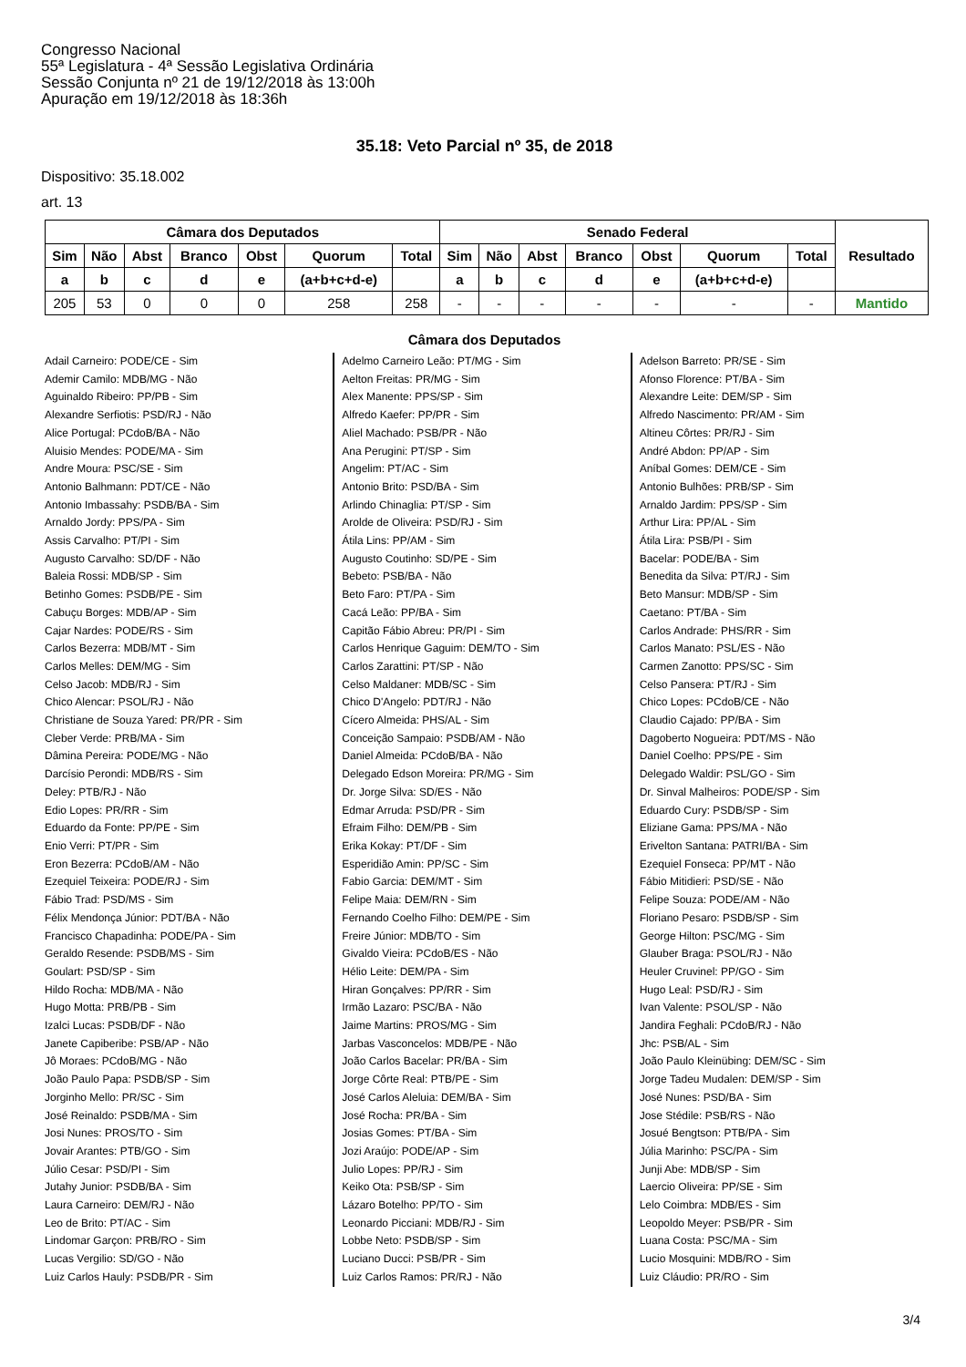Congresso Nacional
55ª Legislatura - 4ª Sessão Legislativa Ordinária
Sessão Conjunta nº 21 de 19/12/2018 às 13:00h
Apuração em 19/12/2018 às 18:36h
35.18: Veto Parcial nº 35, de 2018
Dispositivo: 35.18.002
art. 13
| Câmara dos Deputados | | | | | | | Senado Federal | | | | | | | Resultado |
| --- | --- | --- | --- | --- | --- | --- | --- | --- | --- | --- | --- | --- | --- | --- |
| Sim | Não | Abst | Branco | Obst | Quorum | Total | Sim | Não | Abst | Branco | Obst | Quorum | Total | |
| a | b | c | d | e | (a+b+c+d-e) | | a | b | c | d | e | (a+b+c+d-e) | | |
| 205 | 53 | 0 | 0 | 0 | 258 | 258 | - | - | - | - | - | - | - | Mantido |
Câmara dos Deputados
Adail Carneiro: PODE/CE - Sim
Ademir Camilo: MDB/MG - Não
Aguinaldo Ribeiro: PP/PB - Sim
Alexandre Serfiotis: PSD/RJ - Não
Alice Portugal: PCdoB/BA - Não
Aluisio Mendes: PODE/MA - Sim
Andre Moura: PSC/SE - Sim
Antonio Balhmann: PDT/CE - Não
Antonio Imbassahy: PSDB/BA - Sim
Arnaldo Jordy: PPS/PA - Sim
Assis Carvalho: PT/PI - Sim
Augusto Carvalho: SD/DF - Não
Baleia Rossi: MDB/SP - Sim
Betinho Gomes: PSDB/PE - Sim
Cabuçu Borges: MDB/AP - Sim
Cajar Nardes: PODE/RS - Sim
Carlos Bezerra: MDB/MT - Sim
Carlos Melles: DEM/MG - Sim
Celso Jacob: MDB/RJ - Sim
Chico Alencar: PSOL/RJ - Não
Christiane de Souza Yared: PR/PR - Sim
Cleber Verde: PRB/MA - Sim
Dâmina Pereira: PODE/MG - Não
Darcísio Perondi: MDB/RS - Sim
Deley: PTB/RJ - Não
Edio Lopes: PR/RR - Sim
Eduardo da Fonte: PP/PE - Sim
Enio Verri: PT/PR - Sim
Eron Bezerra: PCdoB/AM - Não
Ezequiel Teixeira: PODE/RJ - Sim
Fábio Trad: PSD/MS - Sim
Félix Mendonça Júnior: PDT/BA - Não
Francisco Chapadinha: PODE/PA - Sim
Geraldo Resende: PSDB/MS - Sim
Goulart: PSD/SP - Sim
Hildo Rocha: MDB/MA - Não
Hugo Motta: PRB/PB - Sim
Izalci Lucas: PSDB/DF - Não
Janete Capiberibe: PSB/AP - Não
Jô Moraes: PCdoB/MG - Não
João Paulo Papa: PSDB/SP - Sim
Jorginho Mello: PR/SC - Sim
José Reinaldo: PSDB/MA - Sim
Josi Nunes: PROS/TO - Sim
Jovair Arantes: PTB/GO - Sim
Júlio Cesar: PSD/PI - Sim
Jutahy Junior: PSDB/BA - Sim
Laura Carneiro: DEM/RJ - Não
Leo de Brito: PT/AC - Sim
Lindomar Garçon: PRB/RO - Sim
Lucas Vergilio: SD/GO - Não
Luiz Carlos Hauly: PSDB/PR - Sim
Adelmo Carneiro Leão: PT/MG - Sim
Aelton Freitas: PR/MG - Sim
Alex Manente: PPS/SP - Sim
Alfredo Kaefer: PP/PR - Sim
Aliel Machado: PSB/PR - Não
Ana Perugini: PT/SP - Sim
Angelim: PT/AC - Sim
Antonio Brito: PSD/BA - Sim
Arlindo Chinaglia: PT/SP - Sim
Arolde de Oliveira: PSD/RJ - Sim
Átila Lins: PP/AM - Sim
Augusto Coutinho: SD/PE - Sim
Bebeto: PSB/BA - Não
Beto Faro: PT/PA - Sim
Cacá Leão: PP/BA - Sim
Capitão Fábio Abreu: PR/PI - Sim
Carlos Henrique Gaguim: DEM/TO - Sim
Carlos Zarattini: PT/SP - Não
Celso Maldaner: MDB/SC - Sim
Chico D'Angelo: PDT/RJ - Não
Cícero Almeida: PHS/AL - Sim
Conceição Sampaio: PSDB/AM - Não
Daniel Almeida: PCdoB/BA - Não
Delegado Edson Moreira: PR/MG - Sim
Dr. Jorge Silva: SD/ES - Não
Edmar Arruda: PSD/PR - Sim
Efraim Filho: DEM/PB - Sim
Erika Kokay: PT/DF - Sim
Esperidião Amin: PP/SC - Sim
Fabio Garcia: DEM/MT - Sim
Felipe Maia: DEM/RN - Sim
Fernando Coelho Filho: DEM/PE - Sim
Freire Júnior: MDB/TO - Sim
Givaldo Vieira: PCdoB/ES - Não
Hélio Leite: DEM/PA - Sim
Hiran Gonçalves: PP/RR - Sim
Irmão Lazaro: PSC/BA - Não
Jaime Martins: PROS/MG - Sim
Jarbas Vasconcelos: MDB/PE - Não
João Carlos Bacelar: PR/BA - Sim
Jorge Côrte Real: PTB/PE - Sim
José Carlos Aleluia: DEM/BA - Sim
José Rocha: PR/BA - Sim
Josias Gomes: PT/BA - Sim
Jozi Araújo: PODE/AP - Sim
Julio Lopes: PP/RJ - Sim
Keiko Ota: PSB/SP - Sim
Lázaro Botelho: PP/TO - Sim
Leonardo Picciani: MDB/RJ - Sim
Lobbe Neto: PSDB/SP - Sim
Luciano Ducci: PSB/PR - Sim
Luiz Carlos Ramos: PR/RJ - Não
Adelson Barreto: PR/SE - Sim
Afonso Florence: PT/BA - Sim
Alexandre Leite: DEM/SP - Sim
Alfredo Nascimento: PR/AM - Sim
Altineu Côrtes: PR/RJ - Sim
André Abdon: PP/AP - Sim
Aníbal Gomes: DEM/CE - Sim
Antonio Bulhões: PRB/SP - Sim
Arnaldo Jardim: PPS/SP - Sim
Arthur Lira: PP/AL - Sim
Átila Lira: PSB/PI - Sim
Bacelar: PODE/BA - Sim
Benedita da Silva: PT/RJ - Sim
Beto Mansur: MDB/SP - Sim
Caetano: PT/BA - Sim
Carlos Andrade: PHS/RR - Sim
Carlos Manato: PSL/ES - Não
Carmen Zanotto: PPS/SC - Sim
Celso Pansera: PT/RJ - Sim
Chico Lopes: PCdoB/CE - Não
Claudio Cajado: PP/BA - Sim
Dagoberto Nogueira: PDT/MS - Não
Daniel Coelho: PPS/PE - Sim
Delegado Waldir: PSL/GO - Sim
Dr. Sinval Malheiros: PODE/SP - Sim
Eduardo Cury: PSDB/SP - Sim
Eliziane Gama: PPS/MA - Não
Erivelton Santana: PATRI/BA - Sim
Ezequiel Fonseca: PP/MT - Não
Fábio Mitidieri: PSD/SE - Não
Felipe Souza: PODE/AM - Não
Floriano Pesaro: PSDB/SP - Sim
George Hilton: PSC/MG - Sim
Glauber Braga: PSOL/RJ - Não
Heuler Cruvinel: PP/GO - Sim
Hugo Leal: PSD/RJ - Sim
Ivan Valente: PSOL/SP - Não
Jandira Feghali: PCdoB/RJ - Não
Jhc: PSB/AL - Sim
João Paulo Kleinübing: DEM/SC - Sim
Jorge Tadeu Mudalen: DEM/SP - Sim
José Nunes: PSD/BA - Sim
Jose Stédile: PSB/RS - Não
Josué Bengtson: PTB/PA - Sim
Júlia Marinho: PSC/PA - Sim
Junji Abe: MDB/SP - Sim
Laercio Oliveira: PP/SE - Sim
Lelo Coimbra: MDB/ES - Sim
Leopoldo Meyer: PSB/PR - Sim
Luana Costa: PSC/MA - Sim
Lucio Mosquini: MDB/RO - Sim
Luiz Cláudio: PR/RO - Sim
3/4